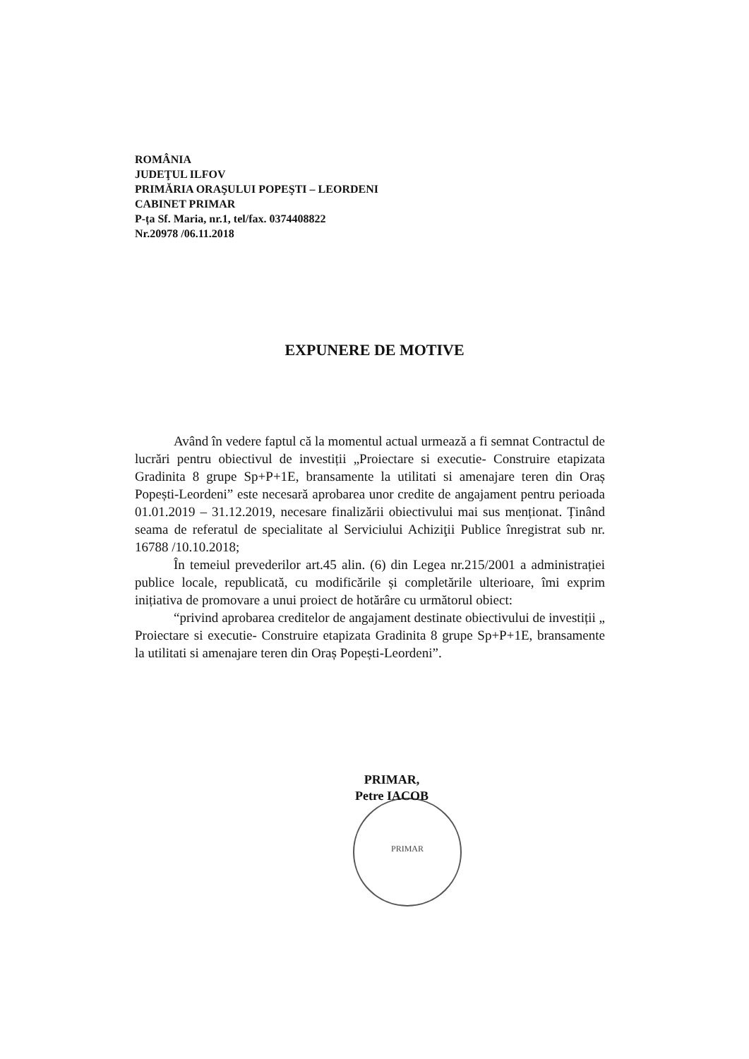ROMÂNIA
JUDEŢUL ILFOV
PRIMĂRIA ORAŞULUI POPEŞTI – LEORDENI
CABINET PRIMAR
P-ța Sf. Maria, nr.1, tel/fax. 0374408822
Nr.20978 /06.11.2018
EXPUNERE DE MOTIVE
Având în vedere faptul că la momentul actual urmează a fi semnat Contractul de lucrări pentru obiectivul de investiții „Proiectare si executie- Construire etapizata Gradinita 8 grupe Sp+P+1E, bransamente la utilitati si amenajare teren din Oraș Popești-Leordeni” este necesară aprobarea unor credite de angajament pentru perioada 01.01.2019 – 31.12.2019, necesare finalizării obiectivului mai sus menționat. Ținând seama de referatul de specialitate al Serviciului Achiziţii Publice înregistrat sub nr. 16788 /10.10.2018;
În temeiul prevederilor art.45 alin. (6) din Legea nr.215/2001 a administrației publice locale, republicată, cu modificările și completările ulterioare, îmi exprim inițiativa de promovare a unui proiect de hotărâre cu următorul obiect:
“privind aprobarea creditelor de angajament destinate obiectivului de investiții „ Proiectare si executie- Construire etapizata Gradinita 8 grupe Sp+P+1E, bransamente la utilitati si amenajare teren din Oraș Popești-Leordeni”.
PRIMAR
PRIMAR,
Petre IACOB